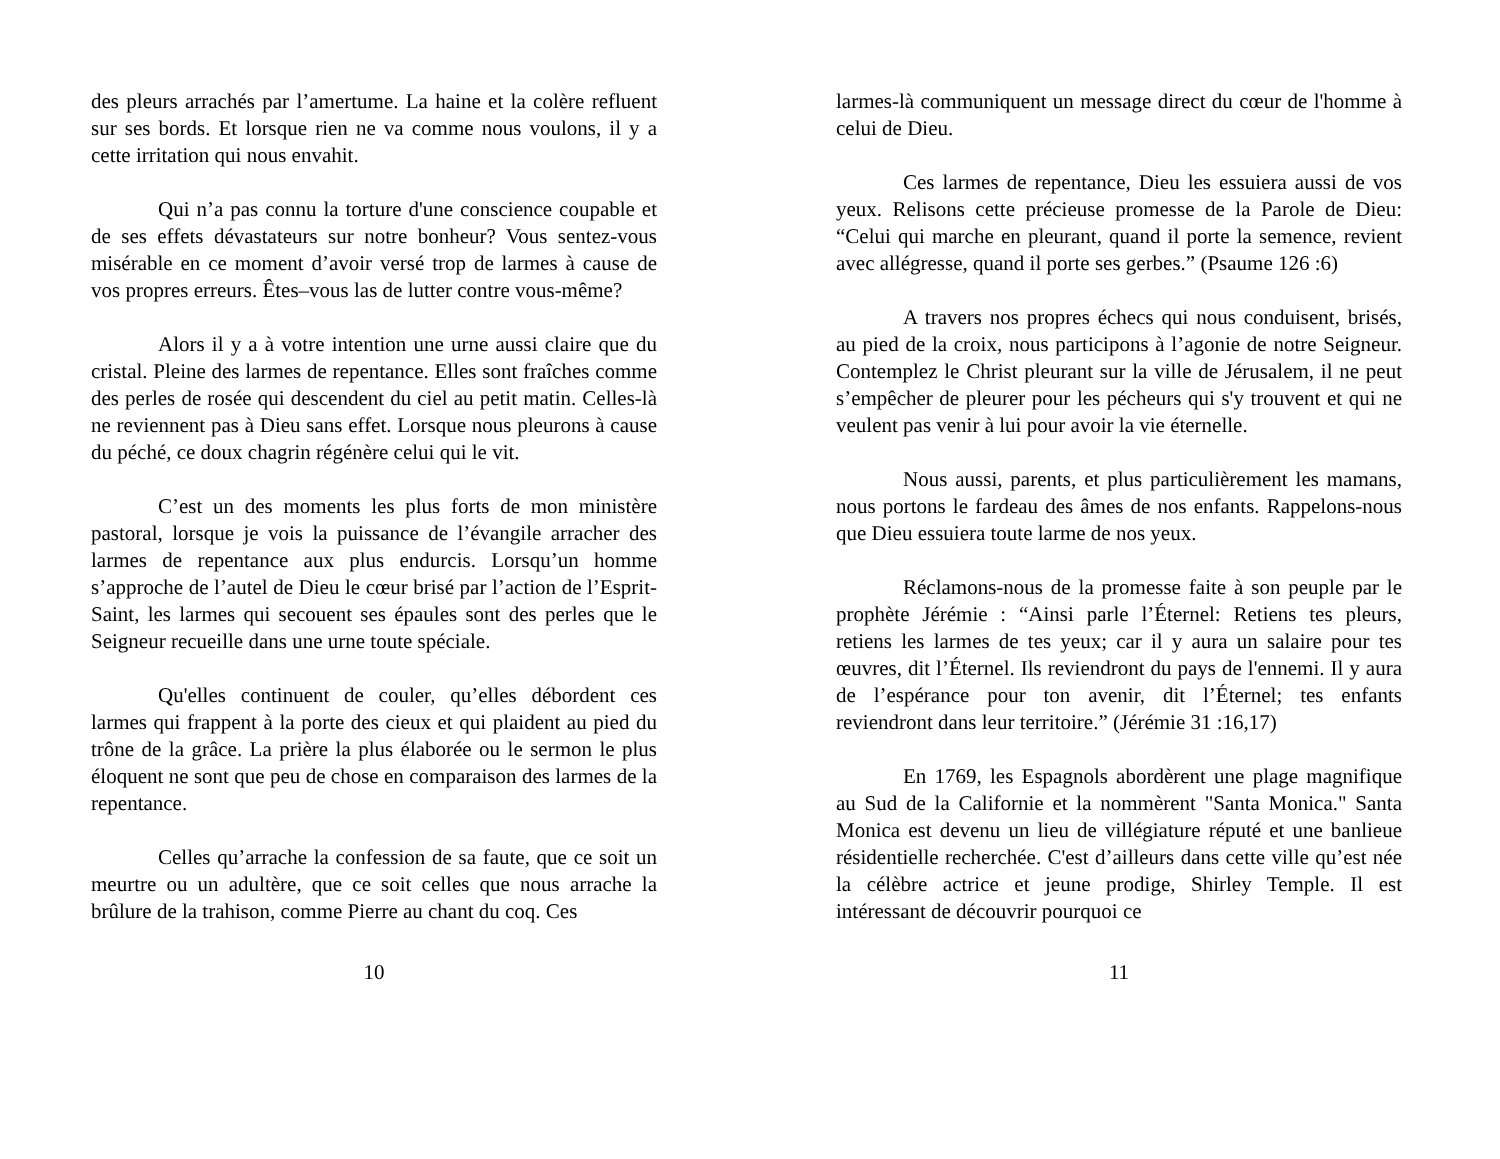des pleurs arrachés par l’amertume. La haine et la colère refluent sur ses bords. Et lorsque rien ne va comme nous voulons, il y a cette irritation qui nous envahit.
Qui n’a pas connu la torture d'une conscience coupable et de ses effets dévastateurs sur notre bonheur? Vous sentez-vous misérable en ce moment d’avoir versé trop de larmes à cause de vos propres erreurs. Êtes–vous las de lutter contre vous-même?
Alors il y a à votre intention une urne aussi claire que du cristal. Pleine des larmes de repentance. Elles sont fraîches comme des perles de rosée qui descendent du ciel au petit matin. Celles-là ne reviennent pas à Dieu sans effet. Lorsque nous pleurons à cause du péché, ce doux chagrin régénère celui qui le vit.
C’est un des moments les plus forts de mon ministère pastoral, lorsque je vois la puissance de l’évangile arracher des larmes de repentance aux plus endurcis. Lorsqu’un homme s’approche de l’autel de Dieu le cœur brisé par l’action de l’Esprit-Saint, les larmes qui secouent ses épaules sont des perles que le Seigneur recueille dans une urne toute spéciale.
Qu'elles continuent de couler, qu’elles débordent ces larmes qui frappent à la porte des cieux et qui plaident au pied du trône de la grâce. La prière la plus élaborée ou le sermon le plus éloquent ne sont que peu de chose en comparaison des larmes de la repentance.
Celles qu’arrache la confession de sa faute, que ce soit un meurtre ou un adultère, que ce soit celles que nous arrache la brûlure de la trahison, comme Pierre au chant du coq. Ces
10
larmes-là communiquent un message direct du cœur de l'homme à celui de Dieu.
Ces larmes de repentance, Dieu les essuiera aussi de vos yeux. Relisons cette précieuse promesse de la Parole de Dieu: “Celui qui marche en pleurant, quand il porte la semence, revient avec allégresse, quand il porte ses gerbes.” (Psaume 126 :6)
A travers nos propres échecs qui nous conduisent, brisés, au pied de la croix, nous participons à l’agonie de notre Seigneur. Contemplez le Christ pleurant sur la ville de Jérusalem, il ne peut s’empêcher de pleurer pour les pécheurs qui s'y trouvent et qui ne veulent pas venir à lui pour avoir la vie éternelle.
Nous aussi, parents, et plus particulièrement les mamans, nous portons le fardeau des âmes de nos enfants. Rappelons-nous que Dieu essuiera toute larme de nos yeux.
Réclamons-nous de la promesse faite à son peuple par le prophète Jérémie : “Ainsi parle l’Éternel: Retiens tes pleurs, retiens les larmes de tes yeux; car il y aura un salaire pour tes œuvres, dit l’Éternel. Ils reviendront du pays de l'ennemi. Il y aura de l’espérance pour ton avenir, dit l’Éternel; tes enfants reviendront dans leur territoire.” (Jérémie 31 :16,17)
En 1769, les Espagnols abordèrent une plage magnifique au Sud de la Californie et la nommèrent "Santa Monica." Santa Monica est devenu un lieu de villégiature réputé et une banlieue résidentielle recherchée. C'est d’ailleurs dans cette ville qu’est née la célèbre actrice et jeune prodige, Shirley Temple. Il est intéressant de découvrir pourquoi ce
11